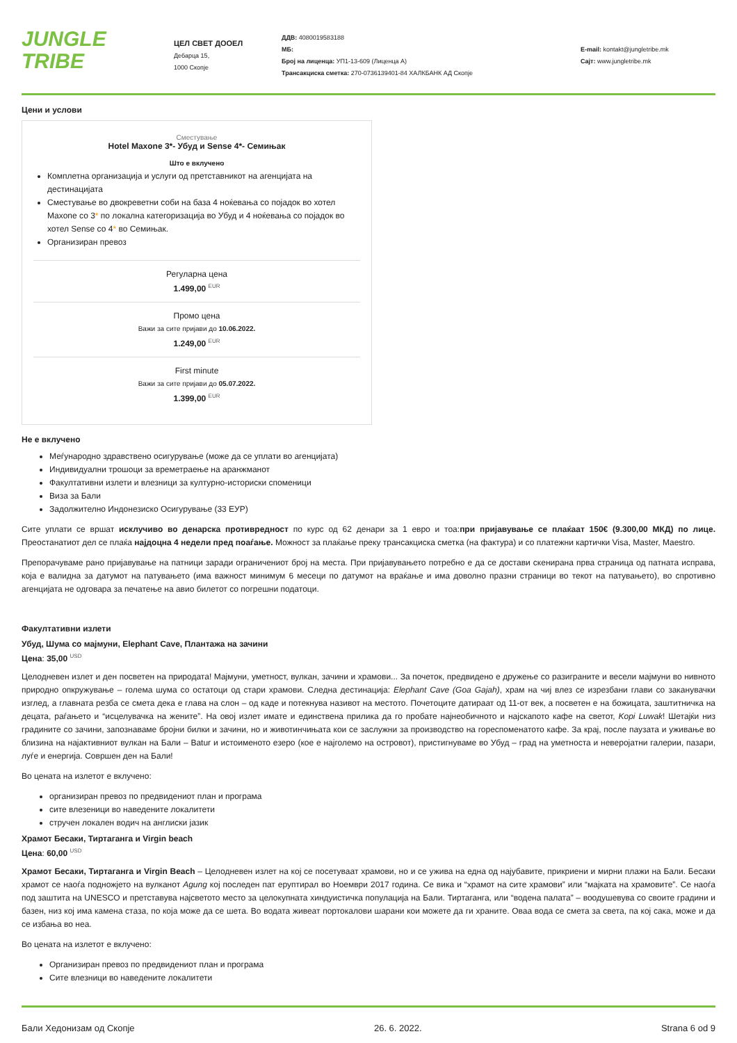JUNGLE
TRIBE
ЦЕЛ СВЕТ ДООЕЛ
Дебарца 15,
1000 Скопје
ДДВ: 4080019583188
МБ:
Број на лиценца: УП1-13-609 (Лиценца А)
Трансакциска сметка: 270-0736139401-84 ХАЛКБАНК АД Скопје
E-mail: kontakt@jungletribe.mk
Сајт: www.jungletribe.mk
Цени и услови
Сместување
Hotel Maxone 3*- Убуд и Sense 4*- Семињак
Што е вклучено
Комплетна организација и услуги од претставникот на агенцијата на дестинацијата
Сместување во двокреветни соби на база 4 ноќевања со појадок во хотел Maxone со 3* по локална категоризација во Убуд и 4 ноќевања со појадок во хотел Sense со 4* во Семињак.
Организиран превоз
Регуларна цена
1.499,00 EUR
Промо цена
Важи за сите пријави до 10.06.2022.
1.249,00 EUR
First minute
Важи за сите пријави до 05.07.2022.
1.399,00 EUR
Не е вклучено
Меѓународно здравствено осигурување (може да се уплати во агенцијата)
Индивидуални трошоци за времетраење на аранжманот
Факултативни излети и влезници за културно-историски споменици
Виза за Бали
Задолжително Индонезиско Осигурување (33 ЕУР)
Сите уплати се вршат исклучиво во денарска противредност по курс од 62 денари за 1 евро и тоа:при пријавување се плаќаат 150€ (9.300,00 МКД) по лице. Преостанатиот дел се плаќа најдоцна 4 недели пред поаѓање. Можност за плаќање преку трансакциска сметка (на фактура) и со платежни картички Visa, Master, Maestro.
Препорачуваме рано пријавување на патници заради ограничениот број на места. При пријавувањето потребно е да се достави скенирана прва страница од патната исправа, која е валидна за датумот на патувањето (има важност минимум 6 месеци по датумот на враќање и има доволно празни страници во текот на патувањето), во спротивно агенцијата не одговара за печатење на авио билетот со погрешни податоци.
Факултативни излети
Убуд, Шума со мајмуни, Elephant Cave, Плантажа на зачини
Цена: 35,00 USD
Целодневен излет и ден посветен на природата! Мајмуни, уметност, вулкан, зачини и храмови... За почеток, предвидено е дружење со разиграните и весели мајмуни во нивното природно опкружување – голема шума со остатоци од стари храмови. Следна дестинација: Elephant Cave (Goa Gajah), храм на чиј влез се изрезбани глави со заканувачки изглед, а главната резба се смета дека е глава на слон – од каде и потекнува називот на местото. Почетоците датираат од 11-от век, а посветен е на божицата, заштитничка на децата, раѓањето и “исцелувачка на жените”. На овој излет имате и единствена прилика да го пробате најнеобичното и најскапото кафе на светот, Kopi Luwak! Шетајќи низ градините со зачини, запознаваме бројни билки и зачини, но и животинчињата кои се заслужни за производство на гореспоменатото кафе. За крај, после паузата и уживање во близина на најактивниот вулкан на Бали – Batur и истоименото езеро (кое е најголемо на островот), пристигнуваме во Убуд – град на уметноста и неверојатни галерии, пазари, луѓе и енергија. Совршен ден на Бали!
Во цената на излетот е вклучено:
организиран превоз по предвидениот план и програма
сите влезеници во наведените локалитети
стручен локален водич на англиски јазик
Храмот Бесаки, Тиртаганга и Virgin beach
Цена: 60,00 USD
Храмот Бесаки, Тиртаганга и Virgin Beach – Целодневен излет на кој се посетуваат храмови, но и се ужива на една од најубавите, прикриени и мирни плажи на Бали. Бесаки храмот се наоѓа подножјето на вулканот Agung кој последен пат еруптирал во Ноември 2017 година. Се вика и “храмот на сите храмови” или “мајката на храмовите”. Се наоѓа под заштита на UNESCO и претставува најсветото место за целокупната хиндуистичка популација на Бали. Тиртаганга, или “водена палата” – воодушевува со своите градини и базен, низ кој има камена стаза, по која може да се шета. Во водата живеат портокалови шарани кои можете да ги храните. Оваа вода се смета за света, па кој сака, може и да се избања во неа.
Во цената на излетот е вклучено:
Организиран превоз по предвидениот план и програма
Сите влезници во наведените локалитети
Бали Хедонизам од Скопје 26. 6. 2022. Strana 6 od 9